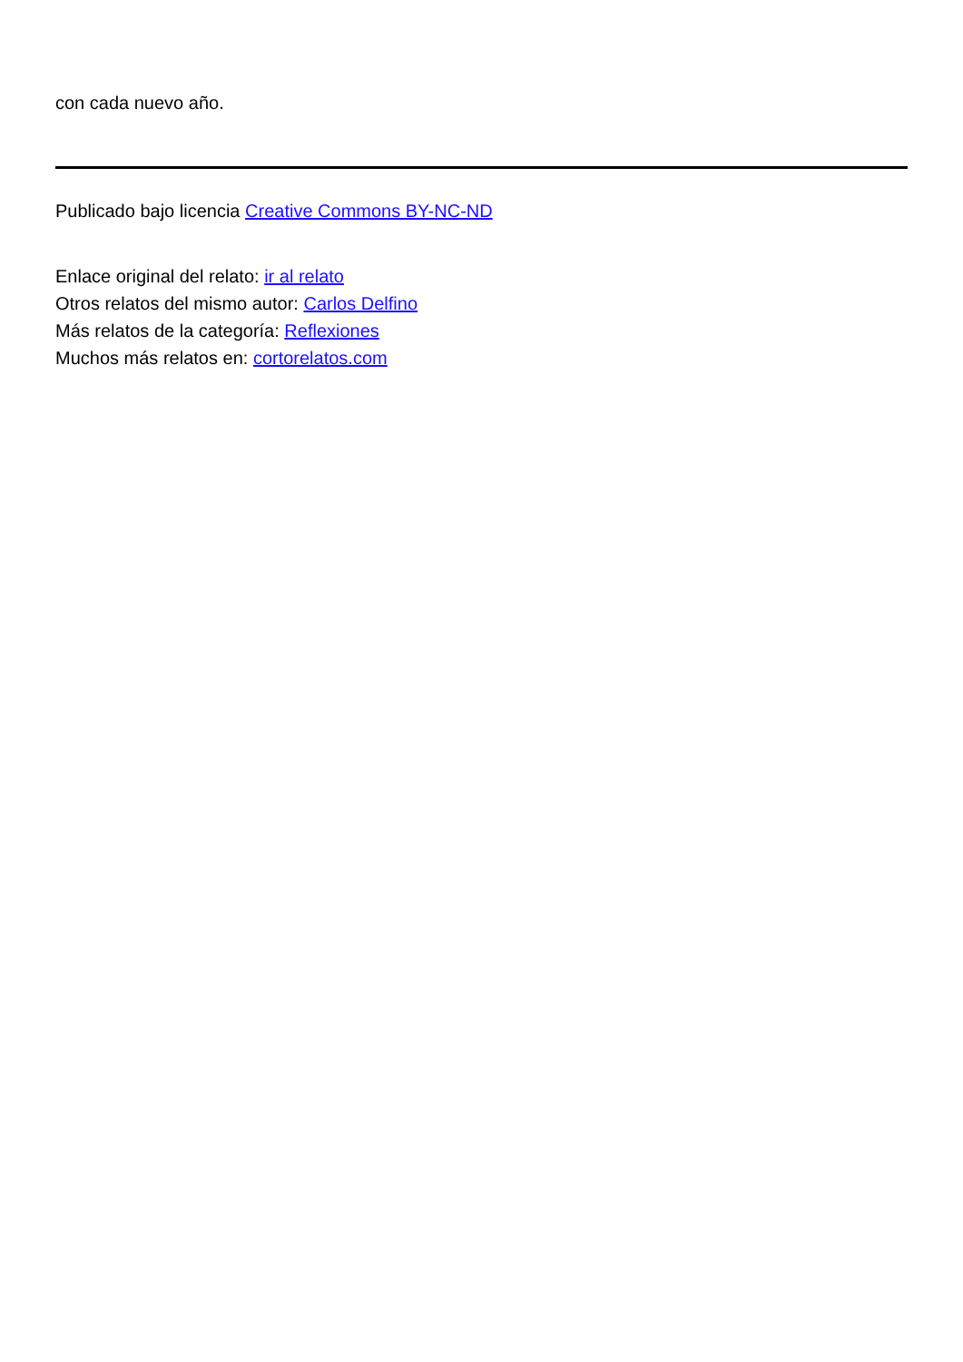con cada nuevo año.
Publicado bajo licencia Creative Commons BY-NC-ND
Enlace original del relato: ir al relato
Otros relatos del mismo autor: Carlos Delfino
Más relatos de la categoría: Reflexiones
Muchos más relatos en: cortorelatos.com